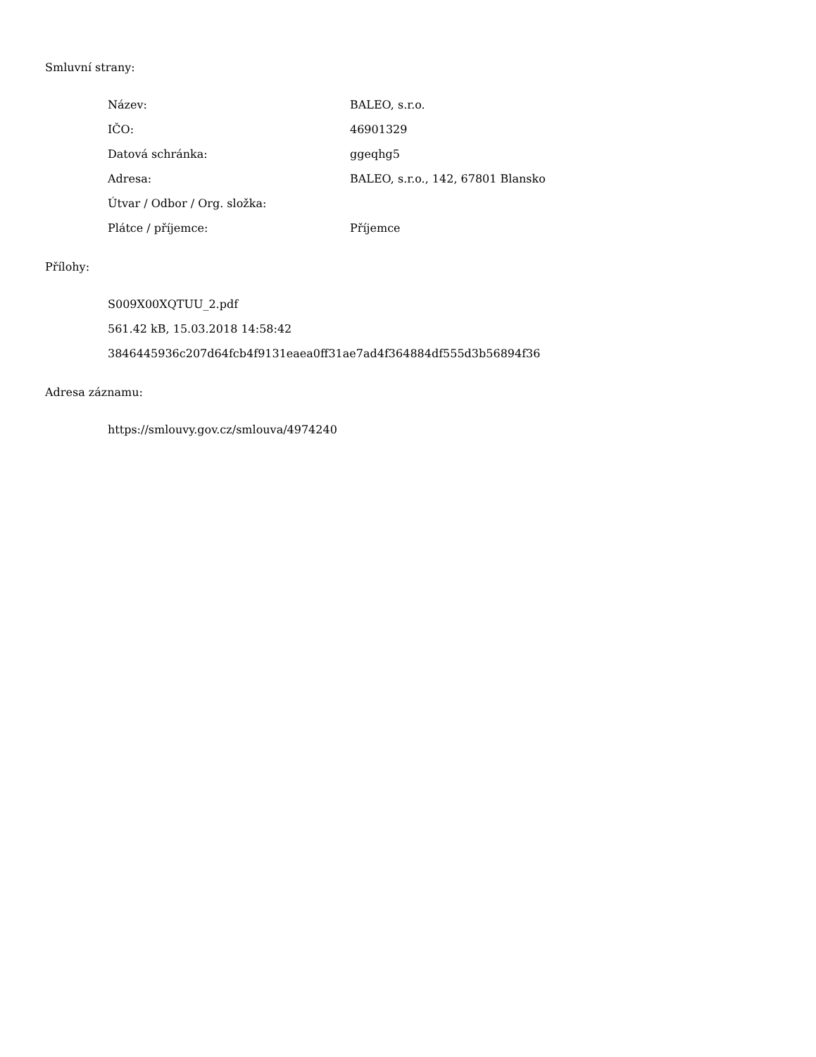Smluvní strany:
| Název: | BALEO, s.r.o. |
| IČO: | 46901329 |
| Datová schránka: | ggeqhg5 |
| Adresa: | BALEO, s.r.o., 142, 67801 Blansko |
| Útvar / Odbor / Org. složka: | |
| Plátce / příjemce: | Příjemce |
Přílohy:
S009X00XQTUU_2.pdf
561.42 kB, 15.03.2018 14:58:42
3846445936c207d64fcb4f9131eaea0ff31ae7ad4f364884df555d3b56894f36
Adresa záznamu:
https://smlouvy.gov.cz/smlouva/4974240